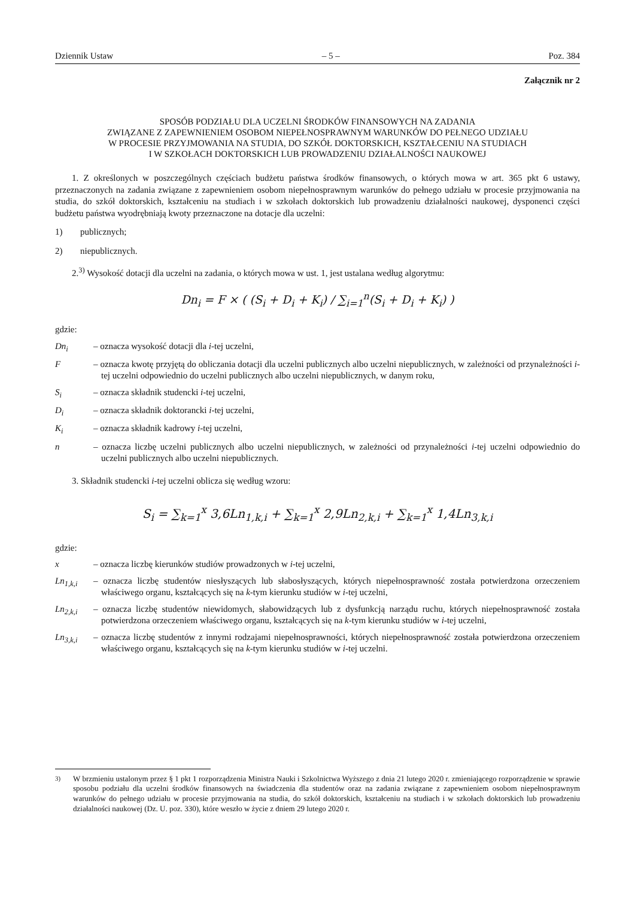Dziennik Ustaw – 5 – Poz. 384
Załącznik nr 2
SPOSÓB PODZIAŁU DLA UCZELNI ŚRODKÓW FINANSOWYCH NA ZADANIA
ZWIĄZANE Z ZAPEWNIENIEM OSOBOM NIEPEŁNOSPRAWNYM WARUNKÓW DO PEŁNEGO UDZIAŁU
W PROCESIE PRZYJMOWANIA NA STUDIA, DO SZKÓŁ DOKTORSKICH, KSZTAŁCENIU NA STUDIACH
I W SZKOŁACH DOKTORSKICH LUB PROWADZENIU DZIAŁALNOŚCI NAUKOWEJ
1. Z określonych w poszczególnych częściach budżetu państwa środków finansowych, o których mowa w art. 365 pkt 6 ustawy, przeznaczonych na zadania związane z zapewnieniem osobom niepełnosprawnym warunków do pełnego udziału w procesie przyjmowania na studia, do szkół doktorskich, kształceniu na studiach i w szkołach doktorskich lub prowadzeniu działalności naukowej, dysponenci części budżetu państwa wyodrębniają kwoty przeznaczone na dotacje dla uczelni:
1) publicznych;
2) niepublicznych.
2.<sup>3)</sup> Wysokość dotacji dla uczelni na zadania, o których mowa w ust. 1, jest ustalana według algorytmu:
Dn<sub>i</sub> = F × ( (S<sub>i</sub> + D<sub>i</sub> + K<sub>i</sub>) / ∑<sub>i=1</sub><sup>n</sup>(S<sub>i</sub> + D<sub>i</sub> + K<sub>i</sub>) )
gdzie:
Dn<sub>i</sub> – oznacza wysokość dotacji dla i-tej uczelni,
F – oznacza kwotę przyjętą do obliczania dotacji dla uczelni publicznych albo uczelni niepublicznych, w zależności od przynależności i-tej uczelni odpowiednio do uczelni publicznych albo uczelni niepublicznych, w danym roku,
S<sub>i</sub> – oznacza składnik studencki i-tej uczelni,
D<sub>i</sub> – oznacza składnik doktorancki i-tej uczelni,
K<sub>i</sub> – oznacza składnik kadrowy i-tej uczelni,
n – oznacza liczbę uczelni publicznych albo uczelni niepublicznych, w zależności od przynależności i-tej uczelni odpowiednio do uczelni publicznych albo uczelni niepublicznych.
3. Składnik studencki i-tej uczelni oblicza się według wzoru:
S<sub>i</sub> = ∑<sub>k=1</sub><sup>x</sup> 3,6Ln<sub>1,k,i</sub> + ∑<sub>k=1</sub><sup>x</sup> 2,9Ln<sub>2,k,i</sub> + ∑<sub>k=1</sub><sup>x</sup> 1,4Ln<sub>3,k,i</sub>
gdzie:
x – oznacza liczbę kierunków studiów prowadzonych w i-tej uczelni,
Ln<sub>1,k,i</sub> – oznacza liczbę studentów niesłyszących lub słabosłyszących, których niepełnosprawność została potwierdzona orzeczeniem właściwego organu, kształcących się na k-tym kierunku studiów w i-tej uczelni,
Ln<sub>2,k,i</sub> – oznacza liczbę studentów niewidomych, słabowidzących lub z dysfunkcją narządu ruchu, których niepełnosprawność została potwierdzona orzeczeniem właściwego organu, kształcących się na k-tym kierunku studiów w i-tej uczelni,
Ln<sub>3,k,i</sub> – oznacza liczbę studentów z innymi rodzajami niepełnosprawności, których niepełnosprawność została potwierdzona orzeczeniem właściwego organu, kształcących się na k-tym kierunku studiów w i-tej uczelni.
<sup>3)</sup> W brzmieniu ustalonym przez § 1 pkt 1 rozporządzenia Ministra Nauki i Szkolnictwa Wyższego z dnia 21 lutego 2020 r. zmieniającego rozporządzenie w sprawie sposobu podziału dla uczelni środków finansowych na świadczenia dla studentów oraz na zadania związane z zapewnieniem osobom niepełnosprawnym warunków do pełnego udziału w procesie przyjmowania na studia, do szkół doktorskich, kształceniu na studiach i w szkołach doktorskich lub prowadzeniu działalności naukowej (Dz. U. poz. 330), które weszło w życie z dniem 29 lutego 2020 r.